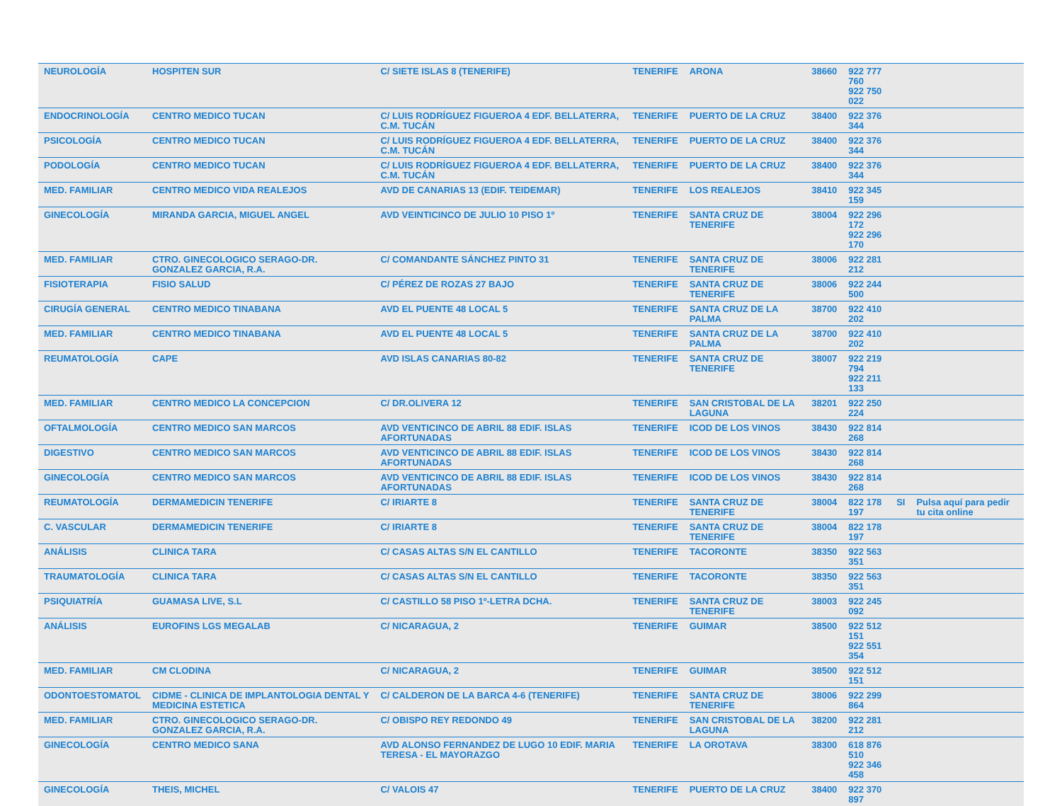| NEUROLOGÍA | HOSPITEN SUR | C/ SIETE ISLAS 8 (TENERIFE) | TENERIFE | ARONA | 38660 | 922 777 760 922 750 022 | | |
| ENDOCRINOLOGÍA | CENTRO MEDICO TUCAN | C/ LUIS RODRÍGUEZ FIGUEROA 4 EDF. BELLATERRA, C.M. TUCÁN | TENERIFE | PUERTO DE LA CRUZ | 38400 | 922 376 344 | | |
| PSICOLOGÍA | CENTRO MEDICO TUCAN | C/ LUIS RODRÍGUEZ FIGUEROA 4 EDF. BELLATERRA, C.M. TUCÁN | TENERIFE | PUERTO DE LA CRUZ | 38400 | 922 376 344 | | |
| PODOLOGÍA | CENTRO MEDICO TUCAN | C/ LUIS RODRÍGUEZ FIGUEROA 4 EDF. BELLATERRA, C.M. TUCÁN | TENERIFE | PUERTO DE LA CRUZ | 38400 | 922 376 344 | | |
| MED. FAMILIAR | CENTRO MEDICO VIDA REALEJOS | AVD DE CANARIAS 13 (EDIF. TEIDEMAR) | TENERIFE | LOS REALEJOS | 38410 | 922 345 159 | | |
| GINECOLOGÍA | MIRANDA GARCIA, MIGUEL ANGEL | AVD VEINTICINCO DE JULIO 10 PISO 1º | TENERIFE | SANTA CRUZ DE TENERIFE | 38004 | 922 296 172 922 296 170 | | |
| MED. FAMILIAR | CTRO. GINECOLOGICO SERAGO-DR. GONZALEZ GARCIA, R.A. | C/ COMANDANTE SÁNCHEZ PINTO 31 | TENERIFE | SANTA CRUZ DE TENERIFE | 38006 | 922 281 212 | | |
| FISIOTERAPIA | FISIO SALUD | C/ PÉREZ DE ROZAS 27 BAJO | TENERIFE | SANTA CRUZ DE TENERIFE | 38006 | 922 244 500 | | |
| CIRUGÍA GENERAL | CENTRO MEDICO TINABANA | AVD EL PUENTE 48 LOCAL 5 | TENERIFE | SANTA CRUZ DE LA PALMA | 38700 | 922 410 202 | | |
| MED. FAMILIAR | CENTRO MEDICO TINABANA | AVD EL PUENTE 48 LOCAL 5 | TENERIFE | SANTA CRUZ DE LA PALMA | 38700 | 922 410 202 | | |
| REUMATOLOGÍA | CAPE | AVD ISLAS CANARIAS 80-82 | TENERIFE | SANTA CRUZ DE TENERIFE | 38007 | 922 219 794 922 211 133 | | |
| MED. FAMILIAR | CENTRO MEDICO LA CONCEPCION | C/ DR.OLIVERA 12 | TENERIFE | SAN CRISTOBAL DE LA LAGUNA | 38201 | 922 250 224 | | |
| OFTALMOLOGÍA | CENTRO MEDICO SAN MARCOS | AVD VENTICINCO DE ABRIL 88 EDIF. ISLAS AFORTUNADAS | TENERIFE | ICOD DE LOS VINOS | 38430 | 922 814 268 | | |
| DIGESTIVO | CENTRO MEDICO SAN MARCOS | AVD VENTICINCO DE ABRIL 88 EDIF. ISLAS AFORTUNADAS | TENERIFE | ICOD DE LOS VINOS | 38430 | 922 814 268 | | |
| GINECOLOGÍA | CENTRO MEDICO SAN MARCOS | AVD VENTICINCO DE ABRIL 88 EDIF. ISLAS AFORTUNADAS | TENERIFE | ICOD DE LOS VINOS | 38430 | 922 814 268 | | |
| REUMATOLOGÍA | DERMAMEDICIN TENERIFE | C/ IRIARTE 8 | TENERIFE | SANTA CRUZ DE TENERIFE | 38004 | 822 178 197 | SI | Pulsa aquí para pedir tu cita online |
| C. VASCULAR | DERMAMEDICIN TENERIFE | C/ IRIARTE 8 | TENERIFE | SANTA CRUZ DE TENERIFE | 38004 | 822 178 197 | | |
| ANÁLISIS | CLINICA TARA | C/ CASAS ALTAS S/N EL CANTILLO | TENERIFE | TACORONTE | 38350 | 922 563 351 | | |
| TRAUMATOLOGÍA | CLINICA TARA | C/ CASAS ALTAS S/N EL CANTILLO | TENERIFE | TACORONTE | 38350 | 922 563 351 | | |
| PSIQUIATRÍA | GUAMASA LIVE, S.L | C/ CASTILLO 58 PISO 1º-LETRA DCHA. | TENERIFE | SANTA CRUZ DE TENERIFE | 38003 | 922 245 092 | | |
| ANÁLISIS | EUROFINS LGS MEGALAB | C/ NICARAGUA, 2 | TENERIFE | GUIMAR | 38500 | 922 512 151 922 551 354 | | |
| MED. FAMILIAR | CM CLODINA | C/ NICARAGUA, 2 | TENERIFE | GUIMAR | 38500 | 922 512 151 | | |
| ODONTOESTOMATOL | CIDME - CLINICA DE IMPLANTOLOGIA DENTAL Y MEDICINA ESTETICA | C/ CALDERON DE LA BARCA 4-6 (TENERIFE) | TENERIFE | SANTA CRUZ DE TENERIFE | 38006 | 922 299 864 | | |
| MED. FAMILIAR | CTRO. GINECOLOGICO SERAGO-DR. GONZALEZ GARCIA, R.A. | C/ OBISPO REY REDONDO 49 | TENERIFE | SAN CRISTOBAL DE LA LAGUNA | 38200 | 922 281 212 | | |
| GINECOLOGÍA | CENTRO MEDICO SANA | AVD ALONSO FERNANDEZ DE LUGO 10 EDIF. MARIA TERESA - EL MAYORAZGO | TENERIFE | LA OROTAVA | 38300 | 618 876 510 922 346 458 | | |
| GINECOLOGÍA | THEIS, MICHEL | C/ VALOIS 47 | TENERIFE | PUERTO DE LA CRUZ | 38400 | 922 370 897 | | |